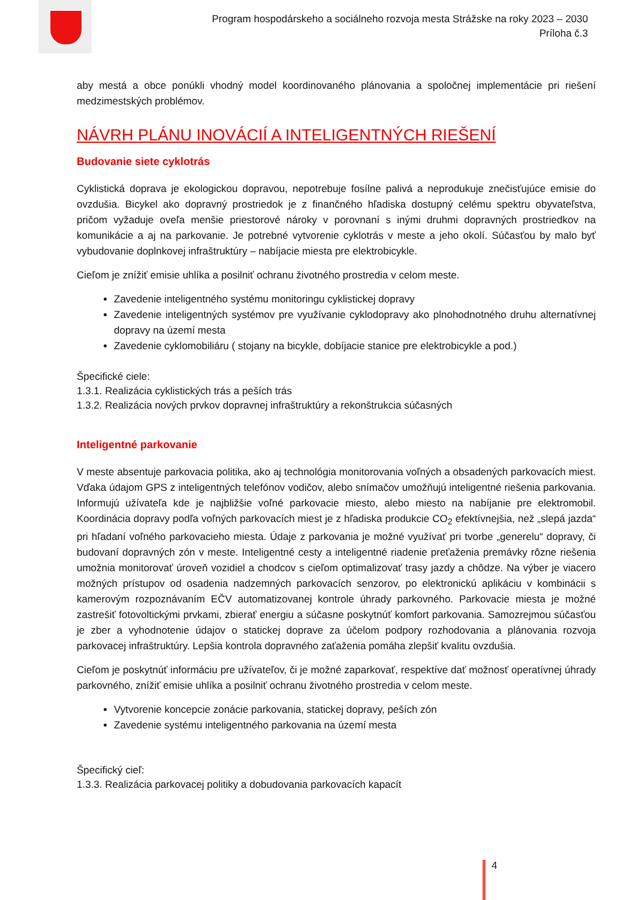Program hospodárskeho a sociálneho rozvoja mesta Strážske na roky 2023 – 2030
Príloha č.3
aby mestá a obce ponúkli vhodný model koordinovaného plánovania a spoločnej implementácie pri riešení medzimestských problémov.
NÁVRH PLÁNU INOVÁCIÍ A INTELIGENTNÝCH RIEŠENÍ
Budovanie siete cyklotrás
Cyklistická doprava je ekologickou dopravou, nepotrebuje fosílne palivá a neprodukuje znečisťujúce emisie do ovzdušia. Bicykel ako dopravný prostriedok je z finančného hľadiska dostupný celému spektru obyvateľstva, pričom vyžaduje oveľa menšie priestorové nároky v porovnaní s inými druhmi dopravných prostriedkov na komunikácie a aj na parkovanie. Je potrebné vytvorenie cyklotrás v meste a jeho okolí. Súčasťou by malo byť vybudovanie doplnkovej infraštruktúry – nabíjacie miesta pre elektrobicykle.
Cieľom je znížiť emisie uhlíka a posilniť ochranu životného prostredia v celom meste.
Zavedenie inteligentného systému monitoringu cyklistickej dopravy
Zavedenie inteligentných systémov pre využívanie cyklodopravy ako plnohodnotného druhu alternatívnej dopravy na území mesta
Zavedenie cyklomobiliáru ( stojany na bicykle, dobíjacie stanice pre elektrobicykle a pod.)
Špecifické ciele:
1.3.1. Realizácia cyklistických trás a peších trás
1.3.2. Realizácia nových prvkov dopravnej infraštruktúry a rekonštrukcia súčasných
Inteligentné parkovanie
V meste absentuje parkovacia politika, ako aj technológia monitorovania voľných a obsadených parkovacích miest. Vďaka údajom GPS z inteligentných telefónov vodičov, alebo snímačov umožňujú inteligentné riešenia parkovania. Informujú užívateľa kde je najbližšie voľné parkovacie miesto, alebo miesto na nabíjanie pre elektromobil. Koordinácia dopravy podľa voľných parkovacích miest je z hľadiska produkcie CO<sub>2</sub> efektívnejšia, než „slepá jazda“ pri hľadaní voľného parkovacieho miesta. Údaje z parkovania je možné využívať pri tvorbe „generelu“ dopravy, či budovaní dopravných zón v meste. Inteligentné cesty a inteligentné riadenie preťaženia premávky rôzne riešenia umožnia monitorovať úroveň vozidiel a chodcov s cieľom optimalizovať trasy jazdy a chôdze. Na výber je viacero možných prístupov od osadenia nadzemných parkovacích senzorov, po elektronickú aplikáciu v kombinácii s kamerovým rozpoznávaním EČV automatizovanej kontrole úhrady parkovného. Parkovacie miesta je možné zastrešiť fotovoltickými prvkami, zbierať energiu a súčasne poskytnúť komfort parkovania. Samozrejmou súčasťou je zber a vyhodnotenie údajov o statickej doprave za účelom podpory rozhodovania a plánovania rozvoja parkovacej infraštruktúry. Lepšia kontrola dopravného zaťaženia pomáha zlepšiť kvalitu ovzdušia.
Cieľom je poskytnúť informáciu pre užívateľov, či je možné zaparkovať, respektíve dať možnosť operatívnej úhrady parkovného, znížiť emisie uhlíka a posilniť ochranu životného prostredia v celom meste.
Vytvorenie koncepcie zonácie parkovania, statickej dopravy, peších zón
Zavedenie systému inteligentného parkovania na území mesta
Špecifický cieľ:
1.3.3. Realizácia parkovacej politiky a dobudovania parkovacích kapacít
4